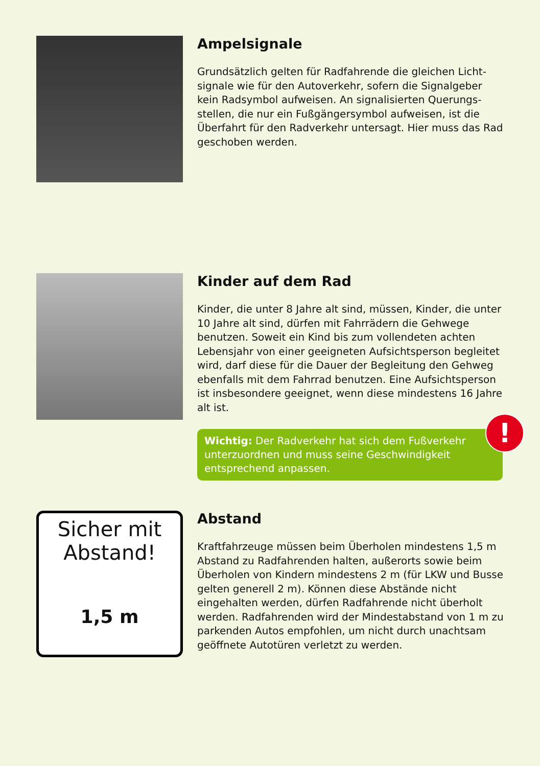Ampelsignale
Grundsätzlich gelten für Radfahrende die gleichen Licht-signale wie für den Autoverkehr, sofern die Signalgeber kein Radsymbol aufweisen. An signalisierten Querungs-stellen, die nur ein Fußgängersymbol aufweisen, ist die Überfahrt für den Radverkehr untersagt. Hier muss das Rad geschoben werden.
Kinder auf dem Rad
Kinder, die unter 8 Jahre alt sind, müssen, Kinder, die unter 10 Jahre alt sind, dürfen mit Fahrrädern die Gehwege benutzen. Soweit ein Kind bis zum vollendeten achten Lebensjahr von einer geeigneten Aufsichtsperson begleitet wird, darf diese für die Dauer der Begleitung den Gehweg ebenfalls mit dem Fahrrad benutzen. Eine Aufsichtsperson ist insbesondere geeignet, wenn diese mindestens 16 Jahre alt ist.
Wichtig: Der Radverkehr hat sich dem Fußverkehr unterzuordnen und muss seine Geschwindigkeit entsprechend anpassen.
!
Sicher mit Abstand!
1,5 m
Abstand
Kraftfahrzeuge müssen beim Überholen mindestens 1,5 m Abstand zu Radfahrenden halten, außerorts sowie beim Überholen von Kindern mindestens 2 m (für LKW und Busse gelten generell 2 m). Können diese Abstände nicht eingehalten werden, dürfen Radfahrende nicht überholt werden. Radfahrenden wird der Mindestabstand von 1 m zu parkenden Autos empfohlen, um nicht durch unachtsam geöffnete Autotüren verletzt zu werden.